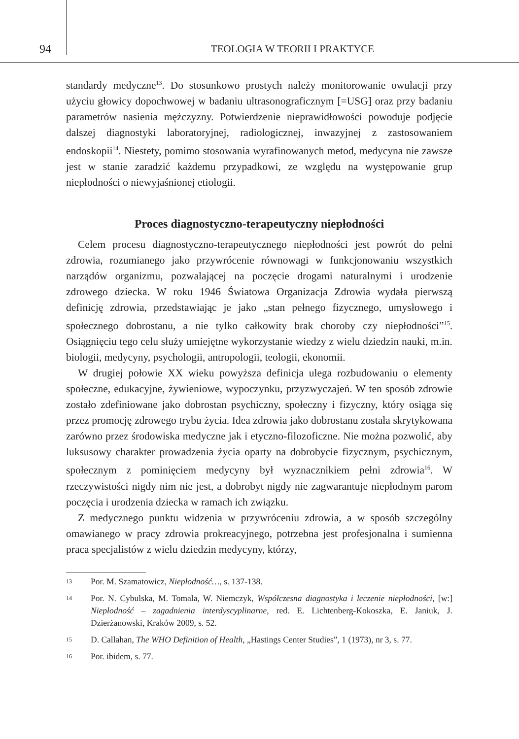94
TEOLOGIA W TEORII I PRAKTYCE
standardy medyczne<sup>13</sup>. Do stosunkowo prostych należy monitorowanie owulacji przy użyciu głowicy dopochwowej w badaniu ultrasonograficznym [=USG] oraz przy badaniu parametrów nasienia mężczyzny. Potwierdzenie nieprawidłowości powoduje podjęcie dalszej diagnostyki laboratoryjnej, radiologicznej, inwazyjnej z zastosowaniem endoskopii<sup>14</sup>. Niestety, pomimo stosowania wyrafinowanych metod, medycyna nie zawsze jest w stanie zaradzić każdemu przypadkowi, ze względu na występowanie grup niepłodności o niewyjaśnionej etiologii.
Proces diagnostyczno-terapeutyczny niepłodności
Celem procesu diagnostyczno-terapeutycznego niepłodności jest powrót do pełni zdrowia, rozumianego jako przywrócenie równowagi w funkcjonowaniu wszystkich narządów organizmu, pozwalającej na poczęcie drogami naturalnymi i urodzenie zdrowego dziecka. W roku 1946 Światowa Organizacja Zdrowia wydała pierwszą definicję zdrowia, przedstawiając je jako „stan pełnego fizycznego, umysłowego i społecznego dobrostanu, a nie tylko całkowity brak choroby czy niepłodności”<sup>15</sup>. Osiągnięciu tego celu służy umiejętne wykorzystanie wiedzy z wielu dziedzin nauki, m.in. biologii, medycyny, psychologii, antropologii, teologii, ekonomii.
W drugiej połowie XX wieku powyższa definicja ulega rozbudowaniu o elementy społeczne, edukacyjne, żywieniowe, wypoczynku, przyzwyczajeń. W ten sposób zdrowie zostało zdefiniowane jako dobrostan psychiczny, społeczny i fizyczny, który osiąga się przez promocję zdrowego trybu życia. Idea zdrowia jako dobrostanu została skrytykowana zarówno przez środowiska medyczne jak i etyczno-filozoficzne. Nie można pozwolić, aby luksusowy charakter prowadzenia życia oparty na dobrobycie fizycznym, psychicznym, społecznym z pominięciem medycyny był wyznacznikiem pełni zdrowia<sup>16</sup>. W rzeczywistości nigdy nim nie jest, a dobrobyt nigdy nie zagwarantuje niepłodnym parom poczęcia i urodzenia dziecka w ramach ich związku.
Z medycznego punktu widzenia w przywróceniu zdrowia, a w sposób szczególny omawianego w pracy zdrowia prokreacyjnego, potrzebna jest profesjonalna i sumienna praca specjalistów z wielu dziedzin medycyny, którzy,
13 Por. M. Szamatowicz, Niepłodność…, s. 137-138.
14 Por. N. Cybulska, M. Tomala, W. Niemczyk, Współczesna diagnostyka i leczenie niepłodności, [w:] Niepłodność – zagadnienia interdyscyplinarne, red. E. Lichtenberg-Kokoszka, E. Janiuk, J. Dzierżanowski, Kraków 2009, s. 52.
15 D. Callahan, The WHO Definition of Health, „Hastings Center Studies”, 1 (1973), nr 3, s. 77.
16 Por. ibidem, s. 77.